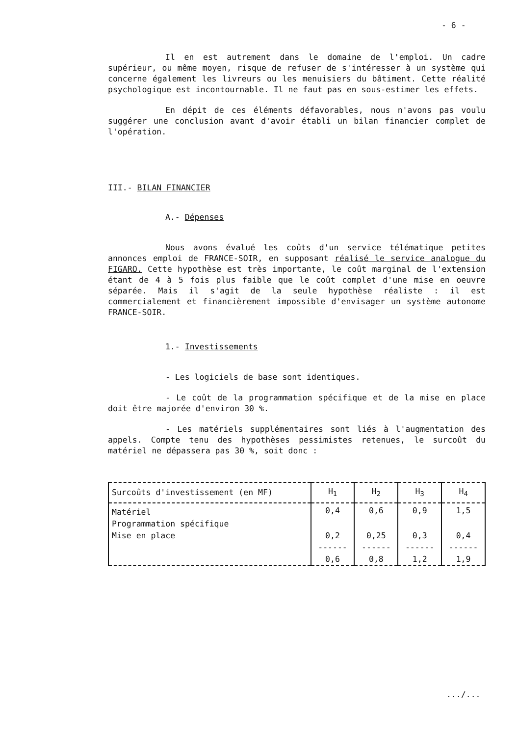- 6 -
Il en est autrement dans le domaine de l'emploi. Un cadre supérieur, ou même moyen, risque de refuser de s'intéresser à un système qui concerne également les livreurs ou les menuisiers du bâtiment. Cette réalité psychologique est incontournable. Il ne faut pas en sous-estimer les effets.
En dépit de ces éléments défavorables, nous n'avons pas voulu suggérer une conclusion avant d'avoir établi un bilan financier complet de l'opération.
III.- BILAN FINANCIER
A.- Dépenses
Nous avons évalué les coûts d'un service télématique petites annonces emploi de FRANCE-SOIR, en supposant réalisé le service analogue du FIGARO. Cette hypothèse est très importante, le coût marginal de l'extension étant de 4 à 5 fois plus faible que le coût complet d'une mise en oeuvre séparée. Mais il s'agit de la seule hypothèse réaliste : il est commercialement et financièrement impossible d'envisager un système autonome FRANCE-SOIR.
1.- Investissements
- Les logiciels de base sont identiques.
- Le coût de la programmation spécifique et de la mise en place doit être majorée d'environ 30 %.
- Les matériels supplémentaires sont liés à l'augmentation des appels. Compte tenu des hypothèses pessimistes retenues, le surcoût du matériel ne dépassera pas 30 %, soit donc :
| Surcoûts d'investissement (en MF) | H<sub>1</sub> | H<sub>2</sub> | H<sub>3</sub> | H<sub>4</sub> |
| --- | --- | --- | --- | --- |
| Matériel | 0,4 | 0,6 | 0,9 | 1,5 |
| Programmation spécifique | | | | |
| Mise en place | 0,2 | 0,25 | 0,3 | 0,4 |
| | ------ | ------ | ------ | ------ |
| | 0,6 | 0,8 | 1,2 | 1,9 |
.../...